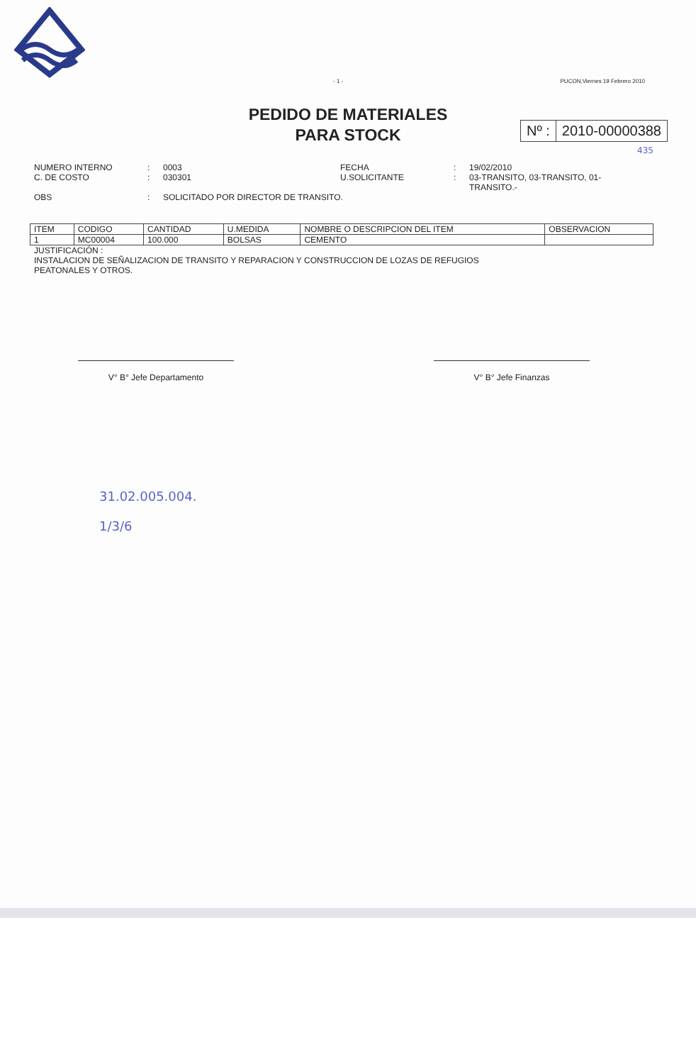- 1 - PUCON,Viernes 19 Febrero 2010
PEDIDO DE MATERIALES
PARA STOCK
Nº : 2010-00000388
435
NUMERO INTERNO
:
0003
FECHA
:
19/02/2010
C. DE COSTO
:
030301
U.SOLICITANTE
:
03-TRANSITO, 03-TRANSITO, 01-TRANSITO.-
OBS
:
SOLICITADO POR DIRECTOR DE TRANSITO.
| ITEM | CODIGO | CANTIDAD | U.MEDIDA | NOMBRE O DESCRIPCION DEL ITEM | OBSERVACION |
| --- | --- | --- | --- | --- | --- |
| 1 | MC00004 | 100.000 | BOLSAS | CEMENTO | |
JUSTIFICACIÓN :
INSTALACION DE SEÑALIZACION DE TRANSITO Y REPARACION Y CONSTRUCCION DE LOZAS DE REFUGIOS
PEATONALES Y OTROS.
V° B° Jefe Departamento V° B° Jefe Finanzas
31.02.005.004.
1/3/6